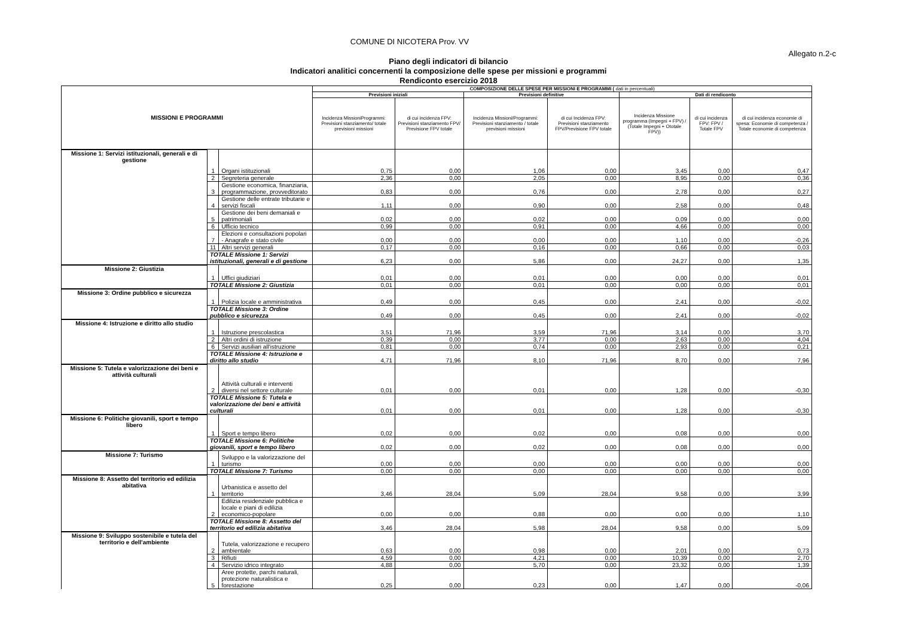COMUNE DI NICOTERA Prov. VV
Allegato n.2-c
Piano degli indicatori di bilancio
Indicatori analitici concernenti la composizione delle spese per missioni e programmi
Rendiconto esercizio 2018
| MISSIONI E PROGRAMMI | | | COMPOSIZIONE DELLE SPESE PER MISSIONI E PROGRAMMI ( dati in percentuali) | | | | | | |
| --- | --- | --- | --- | --- | --- | --- | --- | --- | --- |
| | | | Previsioni iniziali | | Previsioni definitive | | Dati di rendiconto | | |
| | | | Incidenza MissioniProgrammi: Previsioni stanziamento/ totale previsioni missioni | di cui incidenza FPV: Previsioni stanziamento FPV/ Previsione FPV totale | Incidenza Missioni/Programmi: Previsioni stanziamento / totale previsioni missioni | di cui Incidenza FPV: Previsioni stanziamento FPV/Previsione FPV totale | Incidenza Missione programma (Impegni + FPV) / (Totale Impegni + Ototale FPV)) | di cui incidenza FPV: FPV / Totale FPV | di cui incidenza economie di spesa: Economie di competenza / Totale economie di competenza |
| Missione 1: Servizi istituzionali, generali e di gestione | 1 | Organi istituzionali | 0,75 | 0,00 | 1,06 | 0,00 | 3,45 | 0,00 | 0,47 |
| | 2 | Segreteria generale | 2,36 | 0,00 | 2,05 | 0,00 | 8,95 | 0,00 | 0,36 |
| | 3 | Gestione economica, finanziaria, programmazione, provveditorato | 0,83 | 0,00 | 0,76 | 0,00 | 2,78 | 0,00 | 0,27 |
| | 4 | Gestione delle entrate tributarie e servizi fiscali | 1,11 | 0,00 | 0,90 | 0,00 | 2,58 | 0,00 | 0,48 |
| | 5 | Gestione dei beni demaniali e patrimoniali | 0,02 | 0,00 | 0,02 | 0,00 | 0,09 | 0,00 | 0,00 |
| | 6 | Ufficio tecnico | 0,99 | 0,00 | 0,91 | 0,00 | 4,66 | 0,00 | 0,00 |
| | 7 | Elezioni e consultazioni popolari - Anagrafe e stato civile | 0,00 | 0,00 | 0,00 | 0,00 | 1,10 | 0,00 | -0,26 |
| | 11 | Altri servizi generali | 0,17 | 0,00 | 0,16 | 0,00 | 0,66 | 0,00 | 0,03 |
| | TOTALE Missione 1: Servizi istituzionali, generali e di gestione | | 6,23 | 0,00 | 5,86 | 0,00 | 24,27 | 0,00 | 1,35 |
| Missione 2: Giustizia | 1 | Uffici giudiziari | 0,01 | 0,00 | 0,01 | 0,00 | 0,00 | 0,00 | 0,01 |
| | TOTALE Missione 2: Giustizia | | 0,01 | 0,00 | 0,01 | 0,00 | 0,00 | 0,00 | 0,01 |
| Missione 3: Ordine pubblico e sicurezza | 1 | Polizia locale e amministrativa | 0,49 | 0,00 | 0,45 | 0,00 | 2,41 | 0,00 | -0,02 |
| | TOTALE Missione 3: Ordine pubblico e sicurezza | | 0,49 | 0,00 | 0,45 | 0,00 | 2,41 | 0,00 | -0,02 |
| Missione 4: Istruzione e diritto allo studio | 1 | Istruzione prescolastica | 3,51 | 71,96 | 3,59 | 71,96 | 3,14 | 0,00 | 3,70 |
| | 2 | Altri ordini di istruzione | 0,39 | 0,00 | 3,77 | 0,00 | 2,63 | 0,00 | 4,04 |
| | 6 | Servizi ausiliari all'istruzione | 0,81 | 0,00 | 0,74 | 0,00 | 2,93 | 0,00 | 0,21 |
| | TOTALE Missione 4: Istruzione e diritto allo studio | | 4,71 | 71,96 | 8,10 | 71,96 | 8,70 | 0,00 | 7,96 |
| Missione 5: Tutela e valorizzazione dei beni e attività culturali | 2 | Attività culturali e interventi diversi nel settore culturale | 0,01 | 0,00 | 0,01 | 0,00 | 1,28 | 0,00 | -0,30 |
| | TOTALE Missione 5: Tutela e valorizzazione dei beni e attività culturali | | 0,01 | 0,00 | 0,01 | 0,00 | 1,28 | 0,00 | -0,30 |
| Missione 6: Politiche giovanili, sport e tempo libero | 1 | Sport e tempo libero | 0,02 | 0,00 | 0,02 | 0,00 | 0,08 | 0,00 | 0,00 |
| | TOTALE Missione 6: Politiche giovanili, sport e tempo libero | | 0,02 | 0,00 | 0,02 | 0,00 | 0,08 | 0,00 | 0,00 |
| Missione 7: Turismo | 1 | Sviluppo e la valorizzazione del turismo | 0,00 | 0,00 | 0,00 | 0,00 | 0,00 | 0,00 | 0,00 |
| | TOTALE Missione 7: Turismo | | 0,00 | 0,00 | 0,00 | 0,00 | 0,00 | 0,00 | 0,00 |
| Missione 8: Assetto del territorio ed edilizia abitativa | 1 | Urbanistica e assetto del territorio | 3,46 | 28,04 | 5,09 | 28,04 | 9,58 | 0,00 | 3,99 |
| | 2 | Edilizia residenziale pubblica e locale e piani di edilizia economico-popolare | 0,00 | 0,00 | 0,88 | 0,00 | 0,00 | 0,00 | 1,10 |
| | TOTALE Missione 8: Assetto del territorio ed edilizia abitativa | | 3,46 | 28,04 | 5,98 | 28,04 | 9,58 | 0,00 | 5,09 |
| Missione 9: Sviluppo sostenibile e tutela del territorio e dell'ambiente | 2 | Tutela, valorizzazione e recupero ambientale | 0,63 | 0,00 | 0,98 | 0,00 | 2,01 | 0,00 | 0,73 |
| | 3 | Rifiuti | 4,59 | 0,00 | 4,21 | 0,00 | 10,39 | 0,00 | 2,70 |
| | 4 | Servizio idrico integrato | 4,88 | 0,00 | 5,70 | 0,00 | 23,32 | 0,00 | 1,39 |
| | 5 | Aree protette, parchi naturali, protezione naturalistica e forestazione | 0,25 | 0,00 | 0,23 | 0,00 | 1,47 | 0,00 | -0,06 |